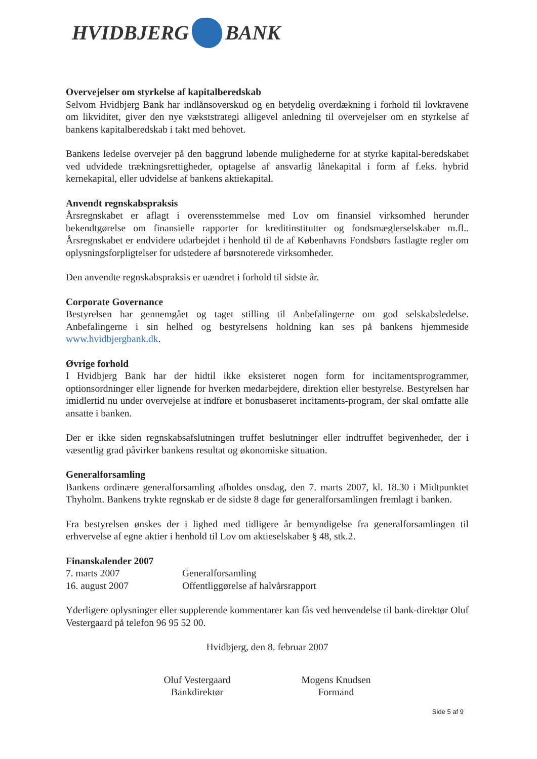HVIDBJERG BANK
Overvejelser om styrkelse af kapitalberedskab
Selvom Hvidbjerg Bank har indlånsoverskud og en betydelig overdækning i forhold til lovkravene om likviditet, giver den nye vækststrategi alligevel anledning til overvejelser om en styrkelse af bankens kapitalberedskab i takt med behovet.
Bankens ledelse overvejer på den baggrund løbende mulighederne for at styrke kapital-beredskabet ved udvidede trækningsrettigheder, optagelse af ansvarlig lånekapital i form af f.eks. hybrid kernekapital, eller udvidelse af bankens aktiekapital.
Anvendt regnskabspraksis
Årsregnskabet er aflagt i overensstemmelse med Lov om finansiel virksomhed herunder bekendtgørelse om finansielle rapporter for kreditinstitutter og fondsmæglerselskaber m.fl.. Årsregnskabet er endvidere udarbejdet i henhold til de af Københavns Fondsbørs fastlagte regler om oplysningsforpligtelser for udstedere af børsnoterede virksomheder.
Den anvendte regnskabspraksis er uændret i forhold til sidste år.
Corporate Governance
Bestyrelsen har gennemgået og taget stilling til Anbefalingerne om god selskabsledelse. Anbefalingerne i sin helhed og bestyrelsens holdning kan ses på bankens hjemmeside www.hvidbjergbank.dk.
Øvrige forhold
I Hvidbjerg Bank har der hidtil ikke eksisteret nogen form for incitamentsprogrammer, optionsordninger eller lignende for hverken medarbejdere, direktion eller bestyrelse. Bestyrelsen har imidlertid nu under overvejelse at indføre et bonusbaseret incitaments-program, der skal omfatte alle ansatte i banken.
Der er ikke siden regnskabsafslutningen truffet beslutninger eller indtruffet begivenheder, der i væsentlig grad påvirker bankens resultat og økonomiske situation.
Generalforsamling
Bankens ordinære generalforsamling afholdes onsdag, den 7. marts 2007, kl. 18.30 i Midtpunktet Thyholm. Bankens trykte regnskab er de sidste 8 dage før generalforsamlingen fremlagt i banken.
Fra bestyrelsen ønskes der i lighed med tidligere år bemyndigelse fra generalforsamlingen til erhvervelse af egne aktier i henhold til Lov om aktieselskaber § 48, stk.2.
Finanskalender 2007
7. marts 2007 Generalforsamling
16. august 2007 Offentliggørelse af halvårsrapport
Yderligere oplysninger eller supplerende kommentarer kan fås ved henvendelse til bank-direktør Oluf Vestergaard på telefon 96 95 52 00.
Hvidbjerg, den 8. februar 2007
Oluf Vestergaard
Bankdirektør
Mogens Knudsen
Formand
Side 5 af 9